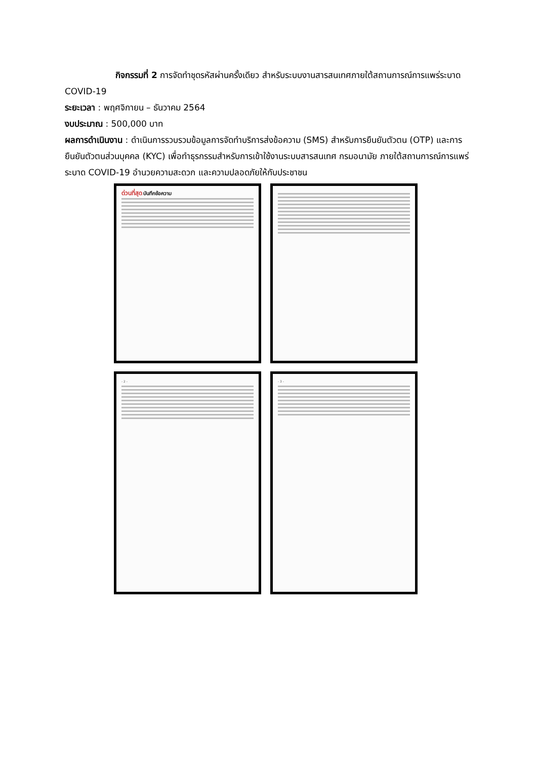กิจกรรมที่ 2 การจัดทำชุดรหัสผ่านครั้งเดียว สำหรับระบบงานสารสนเทศภายใต้สถานการณ์การแพร่ระบาด COVID-19
ระยะเวลา : พฤศจิกายน – ธันวาคม 2564
งบประมาณ : 500,000 บาท
ผลการดำเนินงาน : ดำเนินการรวบรวมข้อมูลการจัดทำบริการส่งข้อความ (SMS) สำหรับการยืนยันตัวตน (OTP) และการยืนยันตัวตนส่วนบุคคล (KYC) เพื่อทำธุรกรรมสำหรับการเข้าใช้งานระบบสารสนเทศ กรมอนามัย ภายใต้สถานการณ์การแพร่ระบาด COVID-19 อำนวยความสะดวก และความปลอดภัยให้กับประชาชน
ด่วนที่สุด บันทึกข้อความ
- 2 - - 3 -